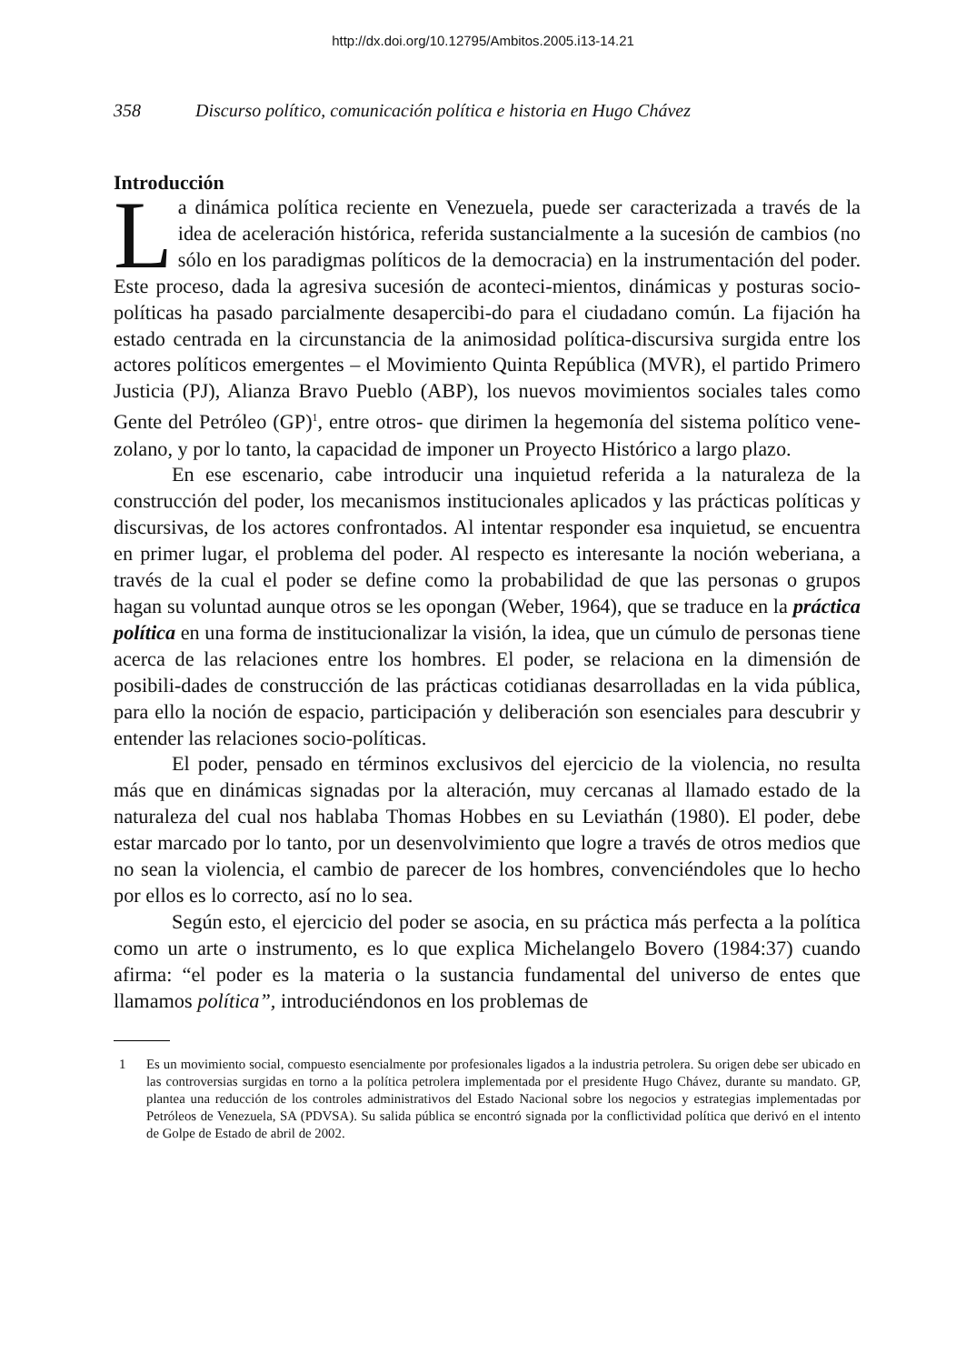http://dx.doi.org/10.12795/Ambitos.2005.i13-14.21
358 Discurso político, comunicación política e historia en Hugo Chávez
Introducción
La dinámica política reciente en Venezuela, puede ser caracterizada a través de la idea de aceleración histórica, referida sustancialmente a la sucesión de cambios (no sólo en los paradigmas políticos de la democracia) en la instrumentación del poder. Este proceso, dada la agresiva sucesión de aconteci-mientos, dinámicas y posturas socio-políticas ha pasado parcialmente desapercibi-do para el ciudadano común. La fijación ha estado centrada en la circunstancia de la animosidad política-discursiva surgida entre los actores políticos emergentes – el Movimiento Quinta República (MVR), el partido Primero Justicia (PJ), Alianza Bravo Pueblo (ABP), los nuevos movimientos sociales tales como Gente del Petróleo (GP)<sup>1</sup>, entre otros- que dirimen la hegemonía del sistema político vene-zolano, y por lo tanto, la capacidad de imponer un Proyecto Histórico a largo plazo.
En ese escenario, cabe introducir una inquietud referida a la naturaleza de la construcción del poder, los mecanismos institucionales aplicados y las prácticas políticas y discursivas, de los actores confrontados. Al intentar responder esa inquietud, se encuentra en primer lugar, el problema del poder. Al respecto es interesante la noción weberiana, a través de la cual el poder se define como la probabilidad de que las personas o grupos hagan su voluntad aunque otros se les opongan (Weber, 1964), que se traduce en la práctica política en una forma de institucionalizar la visión, la idea, que un cúmulo de personas tiene acerca de las relaciones entre los hombres. El poder, se relaciona en la dimensión de posibili-dades de construcción de las prácticas cotidianas desarrolladas en la vida pública, para ello la noción de espacio, participación y deliberación son esenciales para descubrir y entender las relaciones socio-políticas.
El poder, pensado en términos exclusivos del ejercicio de la violencia, no resulta más que en dinámicas signadas por la alteración, muy cercanas al llamado estado de la naturaleza del cual nos hablaba Thomas Hobbes en su Leviathán (1980). El poder, debe estar marcado por lo tanto, por un desenvolvimiento que logre a través de otros medios que no sean la violencia, el cambio de parecer de los hombres, convenciéndoles que lo hecho por ellos es lo correcto, así no lo sea.
Según esto, el ejercicio del poder se asocia, en su práctica más perfecta a la política como un arte o instrumento, es lo que explica Michelangelo Bovero (1984:37) cuando afirma: “el poder es la materia o la sustancia fundamental del universo de entes que llamamos política”, introduciéndonos en los problemas de
1 Es un movimiento social, compuesto esencialmente por profesionales ligados a la industria petrolera. Su origen debe ser ubicado en las controversias surgidas en torno a la política petrolera implementada por el presidente Hugo Chávez, durante su mandato. GP, plantea una reducción de los controles administrativos del Estado Nacional sobre los negocios y estrategias implementadas por Petróleos de Venezuela, SA (PDVSA). Su salida pública se encontró signada por la conflictividad política que derivó en el intento de Golpe de Estado de abril de 2002.